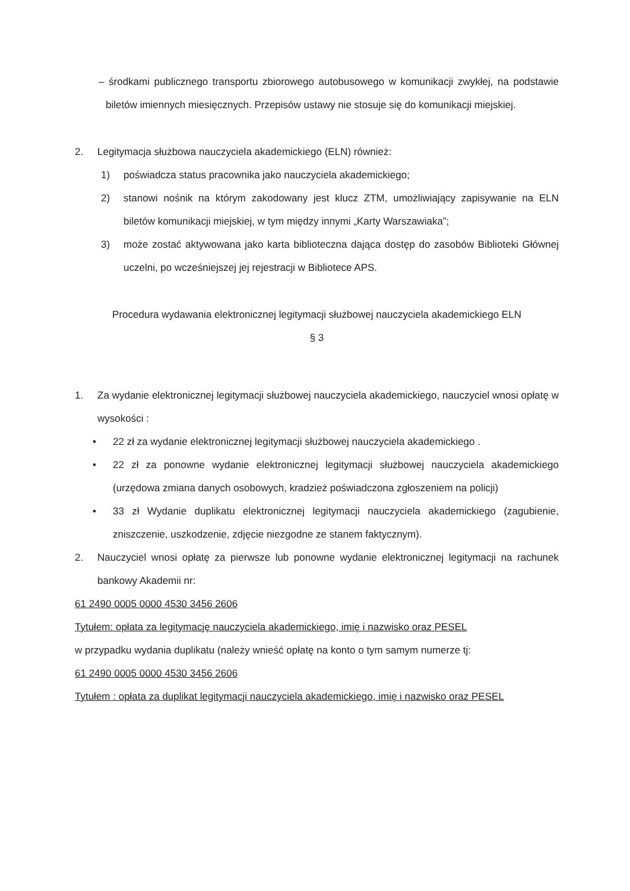– środkami publicznego transportu zbiorowego autobusowego w komunikacji zwykłej, na podstawie biletów imiennych miesięcznych. Przepisów ustawy nie stosuje się do komunikacji miejskiej.
2. Legitymacja służbowa nauczyciela akademickiego (ELN) również:
1) poświadcza status pracownika jako nauczyciela akademickiego;
2) stanowi nośnik na którym zakodowany jest klucz ZTM, umożliwiający zapisywanie na ELN biletów komunikacji miejskiej, w tym między innymi „Karty Warszawiaka”;
3) może zostać aktywowana jako karta biblioteczna dająca dostęp do zasobów Biblioteki Głównej uczelni, po wcześniejszej jej rejestracji w Bibliotece APS.
Procedura wydawania elektronicznej legitymacji służbowej nauczyciela akademickiego ELN
§ 3
1. Za wydanie elektronicznej legitymacji służbowej nauczyciela akademickiego, nauczyciel wnosi opłatę w wysokości :
• 22 zł za wydanie elektronicznej legitymacji służbowej nauczyciela akademickiego .
• 22 zł za ponowne wydanie elektronicznej legitymacji służbowej nauczyciela akademickiego (urzędowa zmiana danych osobowych, kradzież poświadczona zgłoszeniem na policji)
• 33 zł Wydanie duplikatu elektronicznej legitymacji nauczyciela akademickiego (zagubienie, zniszczenie, uszkodzenie, zdjęcie niezgodne ze stanem faktycznym).
2. Nauczyciel wnosi opłatę za pierwsze lub ponowne wydanie elektronicznej legitymacji na rachunek bankowy Akademii nr:
61 2490 0005 0000 4530 3456 2606
Tytułem: opłata za legitymację nauczyciela akademickiego, imię i nazwisko oraz PESEL
w przypadku wydania duplikatu (należy wnieść opłatę na konto o tym samym numerze tj:
61 2490 0005 0000 4530 3456 2606
Tytułem : opłata za duplikat legitymacji nauczyciela akademickiego, imię i nazwisko oraz PESEL